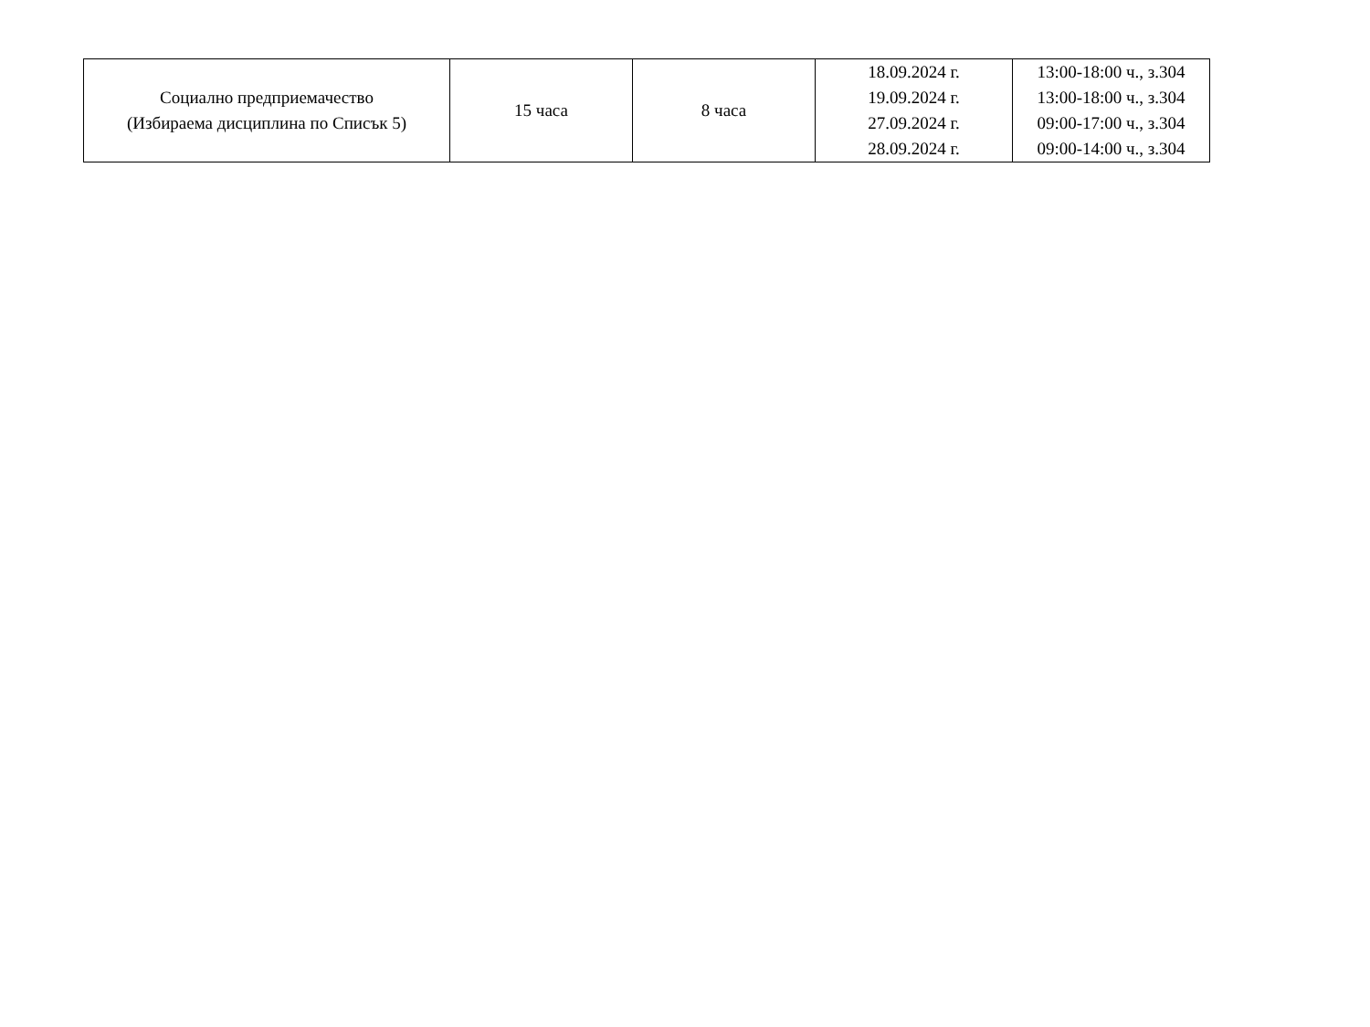| Социално предприемачество (Избираема дисциплина по Списък 5) | 15 часа | 8 часа | 18.09.2024 г. 19.09.2024 г. 27.09.2024 г. 28.09.2024 г. | 13:00-18:00 ч., з.304 13:00-18:00 ч., з.304 09:00-17:00 ч., з.304 09:00-14:00 ч., з.304 |